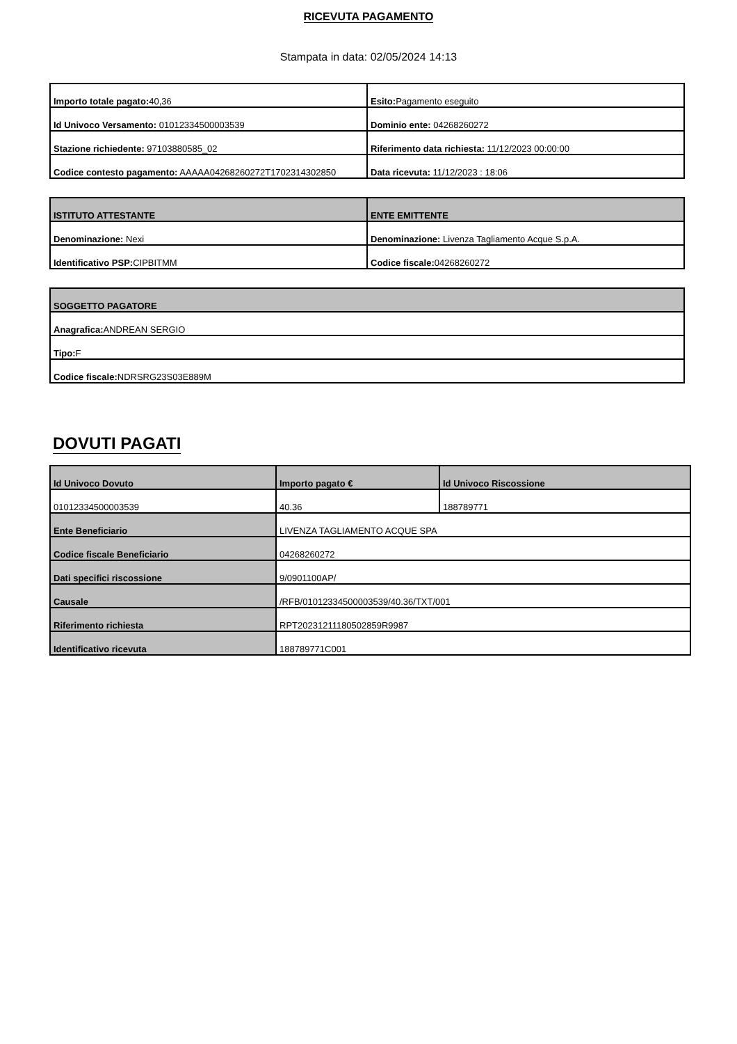RICEVUTA PAGAMENTO
Stampata in data: 02/05/2024 14:13
| Importo totale pagato: 40,36 | Esito: Pagamento eseguito |
| Id Univoco Versamento: 01012334500003539 | Dominio ente: 04268260272 |
| Stazione richiedente: 97103880585_02 | Riferimento data richiesta: 11/12/2023 00:00:00 |
| Codice contesto pagamento: AAAAA04268260272T1702314302850 | Data ricevuta: 11/12/2023 : 18:06 |
| ISTITUTO ATTESTANTE | ENTE EMITTENTE |
| --- | --- |
| Denominazione: Nexi | Denominazione: Livenza Tagliamento Acque S.p.A. |
| Identificativo PSP: CIPBITMM | Codice fiscale: 04268260272 |
| SOGGETTO PAGATORE |
| --- |
| Anagrafica: ANDREAN SERGIO |
| Tipo: F |
| Codice fiscale: NDRSRG23S03E889M |
DOVUTI PAGATI
| Id Univoco Dovuto | Importo pagato € | Id Univoco Riscossione |
| --- | --- | --- |
| 01012334500003539 | 40.36 | 188789771 |
| Ente Beneficiario | LIVENZA TAGLIAMENTO ACQUE SPA | |
| Codice fiscale Beneficiario | 04268260272 | |
| Dati specifici riscossione | 9/0901100AP/ | |
| Causale | /RFB/01012334500003539/40.36/TXT/001 | |
| Riferimento richiesta | RPT20231211180502859R9987 | |
| Identificativo ricevuta | 188789771C001 | |